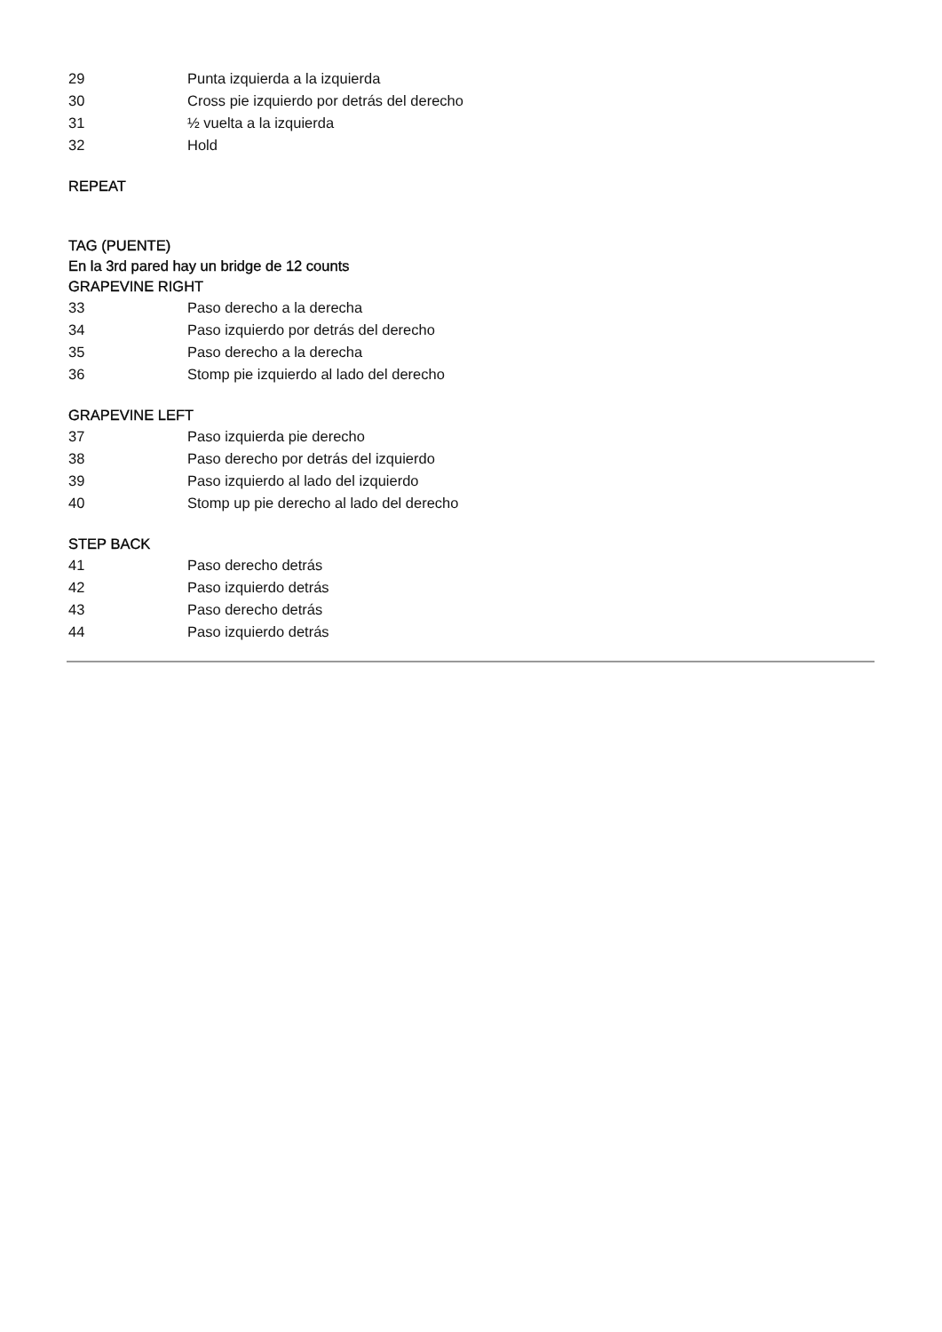| 29 | Punta izquierda a la izquierda |
| 30 | Cross pie izquierdo por detrás del derecho |
| 31 | ½ vuelta a la izquierda |
| 32 | Hold |
REPEAT
TAG (PUENTE)
En la 3rd pared hay un bridge de 12 counts
GRAPEVINE RIGHT
| 33 | Paso derecho a la derecha |
| 34 | Paso izquierdo por detrás del derecho |
| 35 | Paso derecho a la derecha |
| 36 | Stomp pie izquierdo al lado del derecho |
GRAPEVINE LEFT
| 37 | Paso izquierda pie derecho |
| 38 | Paso derecho por detrás del izquierdo |
| 39 | Paso izquierdo al lado del izquierdo |
| 40 | Stomp up pie derecho al lado del derecho |
STEP BACK
| 41 | Paso derecho detrás |
| 42 | Paso izquierdo detrás |
| 43 | Paso derecho detrás |
| 44 | Paso izquierdo detrás |